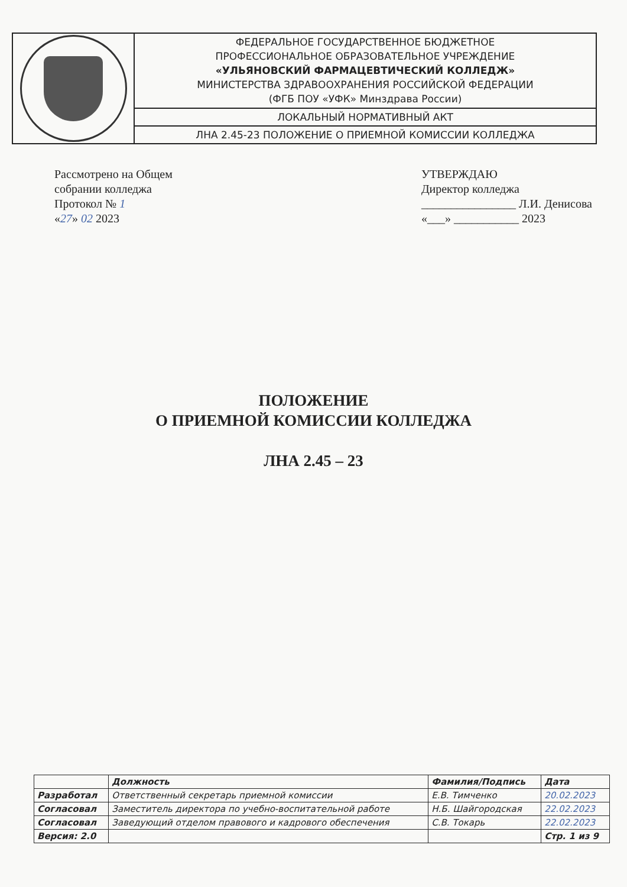| | ФЕДЕРАЛЬНОЕ ГОСУДАРСТВЕННОЕ БЮДЖЕТНОЕ ПРОФЕССИОНАЛЬНОЕ ОБРАЗОВАТЕЛЬНОЕ УЧРЕЖДЕНИЕ «УЛЬЯНОВСКИЙ ФАРМАЦЕВТИЧЕСКИЙ КОЛЛЕДЖ» МИНИСТЕРСТВА ЗДРАВООХРАНЕНИЯ РОССИЙСКОЙ ФЕДЕРАЦИИ (ФГБ ПОУ «УФК» Минздрава России) |
| | ЛОКАЛЬНЫЙ НОРМАТИВНЫЙ АКТ |
| | ЛНА 2.45-23 ПОЛОЖЕНИЕ О ПРИЕМНОЙ КОМИССИИ КОЛЛЕДЖА |
Рассмотрено на Общем
собрании колледжа
Протокол № 1
«27» 02 2023
УТВЕРЖДАЮ
Директор колледжа
________________ Л.И. Денисова
«___» ___________ 2023
ПОЛОЖЕНИЕ
О ПРИЕМНОЙ КОМИССИИ КОЛЛЕДЖА
ЛНА 2.45 – 23
| | Должность | Фамилия/Подпись | Дата |
| --- | --- | --- | --- |
| Разработал | Ответственный секретарь приемной комиссии | Е.В. Тимченко | 20.02.2023 |
| Согласовал | Заместитель директора по учебно-воспитательной работе | Н.Б. Шайгородская | 22.02.2023 |
| Согласовал | Заведующий отделом правового и кадрового обеспечения | С.В. Токарь | 22.02.2023 |
| Версия: 2.0 | | | Стр. 1 из 9 |